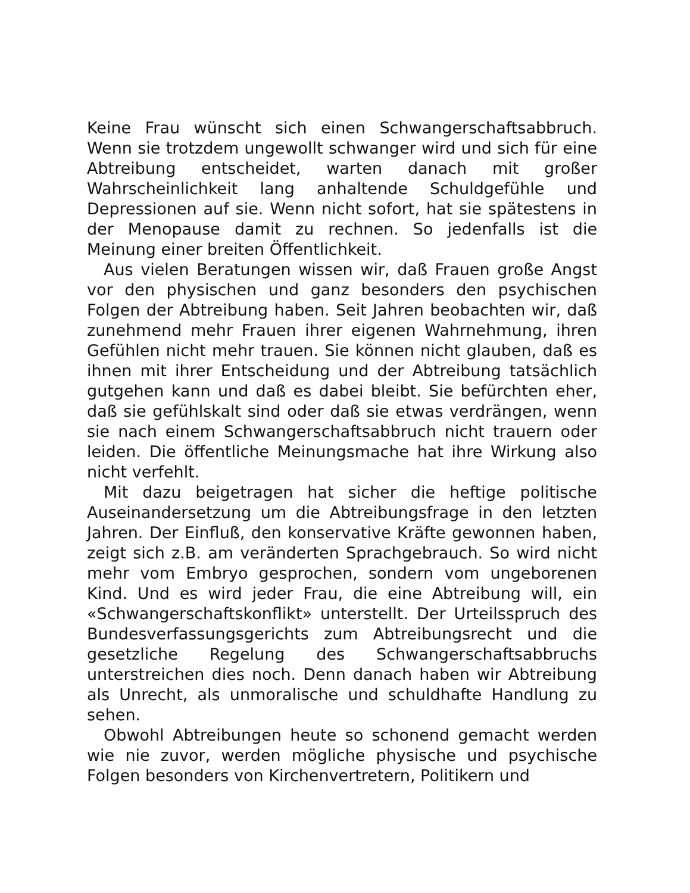Keine Frau wünscht sich einen Schwangerschaftsabbruch. Wenn sie trotzdem ungewollt schwanger wird und sich für eine Abtreibung entscheidet, warten danach mit großer Wahrscheinlichkeit lang anhaltende Schuldgefühle und Depressionen auf sie. Wenn nicht sofort, hat sie spätestens in der Menopause damit zu rechnen. So jedenfalls ist die Meinung einer breiten Öffentlichkeit.
Aus vielen Beratungen wissen wir, daß Frauen große Angst vor den physischen und ganz besonders den psychischen Folgen der Abtreibung haben. Seit Jahren beobachten wir, daß zunehmend mehr Frauen ihrer eigenen Wahrnehmung, ihren Gefühlen nicht mehr trauen. Sie können nicht glauben, daß es ihnen mit ihrer Entscheidung und der Abtreibung tatsächlich gutgehen kann und daß es dabei bleibt. Sie befürchten eher, daß sie gefühlskalt sind oder daß sie etwas verdrängen, wenn sie nach einem Schwangerschaftsabbruch nicht trauern oder leiden. Die öffentliche Meinungsmache hat ihre Wirkung also nicht verfehlt.
Mit dazu beigetragen hat sicher die heftige politische Auseinandersetzung um die Abtreibungsfrage in den letzten Jahren. Der Einfluß, den konservative Kräfte gewonnen haben, zeigt sich z.B. am veränderten Sprachgebrauch. So wird nicht mehr vom Embryo gesprochen, sondern vom ungeborenen Kind. Und es wird jeder Frau, die eine Abtreibung will, ein «Schwangerschaftskonflikt» unterstellt. Der Urteilsspruch des Bundesverfassungsgerichts zum Abtreibungsrecht und die gesetzliche Regelung des Schwangerschaftsabbruchs unterstreichen dies noch. Denn danach haben wir Abtreibung als Unrecht, als unmoralische und schuldhafte Handlung zu sehen.
Obwohl Abtreibungen heute so schonend gemacht werden wie nie zuvor, werden mögliche physische und psychische Folgen besonders von Kirchenvertretern, Politikern und